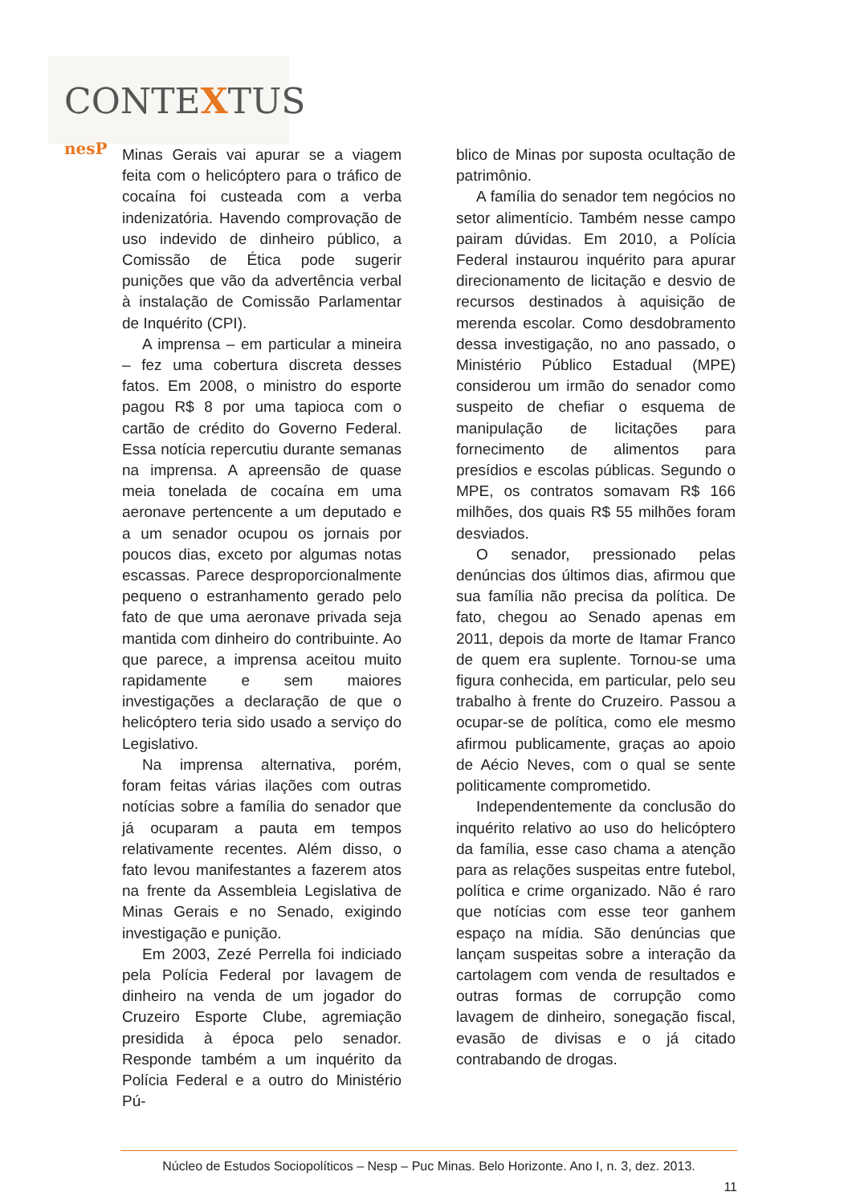CONTEXTUS nesP
Minas Gerais vai apurar se a viagem feita com o helicóptero para o tráfico de cocaína foi custeada com a verba indenizatória. Havendo comprovação de uso indevido de dinheiro público, a Comissão de Ética pode sugerir punições que vão da advertência verbal à instalação de Comissão Parlamentar de Inquérito (CPI).
A imprensa – em particular a mineira – fez uma cobertura discreta desses fatos. Em 2008, o ministro do esporte pagou R$ 8 por uma tapioca com o cartão de crédito do Governo Federal. Essa notícia repercutiu durante semanas na imprensa. A apreensão de quase meia tonelada de cocaína em uma aeronave pertencente a um deputado e a um senador ocupou os jornais por poucos dias, exceto por algumas notas escassas. Parece desproporcionalmente pequeno o estranhamento gerado pelo fato de que uma aeronave privada seja mantida com dinheiro do contribuinte. Ao que parece, a imprensa aceitou muito rapidamente e sem maiores investigações a declaração de que o helicóptero teria sido usado a serviço do Legislativo.
Na imprensa alternativa, porém, foram feitas várias ilações com outras notícias sobre a família do senador que já ocuparam a pauta em tempos relativamente recentes. Além disso, o fato levou manifestantes a fazerem atos na frente da Assembleia Legislativa de Minas Gerais e no Senado, exigindo investigação e punição.
Em 2003, Zezé Perrella foi indiciado pela Polícia Federal por lavagem de dinheiro na venda de um jogador do Cruzeiro Esporte Clube, agremiação presidida à época pelo senador. Responde também a um inquérito da Polícia Federal e a outro do Ministério Pú-
blico de Minas por suposta ocultação de patrimônio.
A família do senador tem negócios no setor alimentício. Também nesse campo pairam dúvidas. Em 2010, a Polícia Federal instaurou inquérito para apurar direcionamento de licitação e desvio de recursos destinados à aquisição de merenda escolar. Como desdobramento dessa investigação, no ano passado, o Ministério Público Estadual (MPE) considerou um irmão do senador como suspeito de chefiar o esquema de manipulação de licitações para fornecimento de alimentos para presídios e escolas públicas. Segundo o MPE, os contratos somavam R$ 166 milhões, dos quais R$ 55 milhões foram desviados.
O senador, pressionado pelas denúncias dos últimos dias, afirmou que sua família não precisa da política. De fato, chegou ao Senado apenas em 2011, depois da morte de Itamar Franco de quem era suplente. Tornou-se uma figura conhecida, em particular, pelo seu trabalho à frente do Cruzeiro. Passou a ocupar-se de política, como ele mesmo afirmou publicamente, graças ao apoio de Aécio Neves, com o qual se sente politicamente comprometido.
Independentemente da conclusão do inquérito relativo ao uso do helicóptero da família, esse caso chama a atenção para as relações suspeitas entre futebol, política e crime organizado. Não é raro que notícias com esse teor ganhem espaço na mídia. São denúncias que lançam suspeitas sobre a interação da cartolagem com venda de resultados e outras formas de corrupção como lavagem de dinheiro, sonegação fiscal, evasão de divisas e o já citado contrabando de drogas.
Núcleo de Estudos Sociopolíticos – Nesp – Puc Minas. Belo Horizonte. Ano I, n. 3, dez. 2013.
11